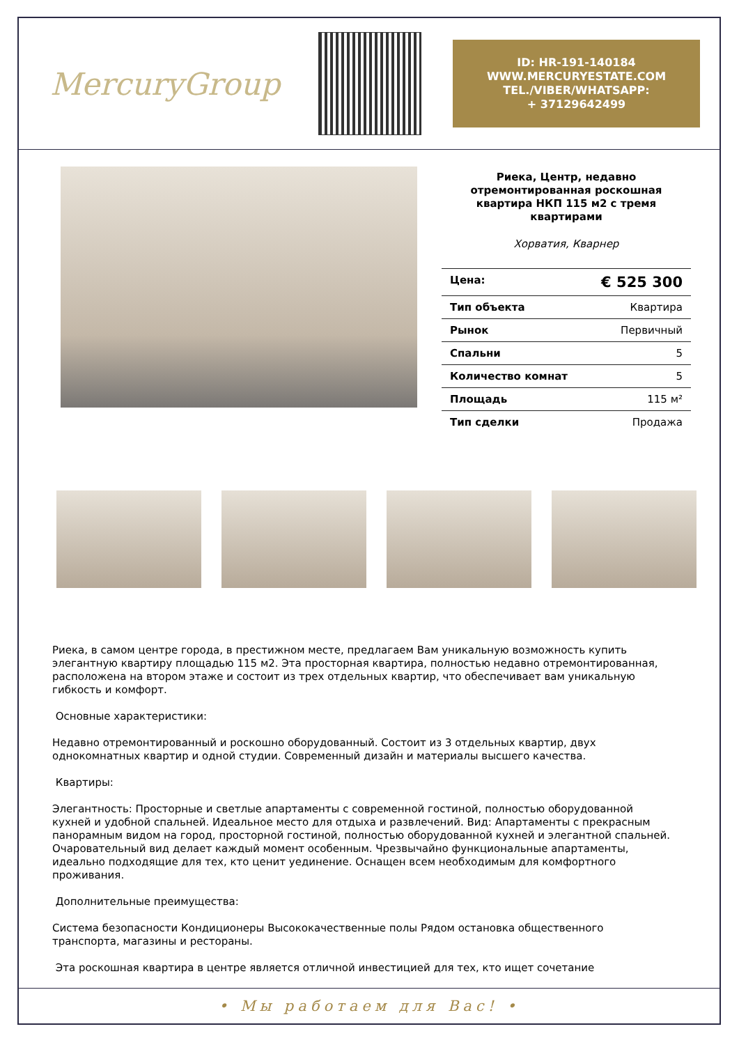MercuryGroup
ID: HR-191-140184
WWW.MERCURYESTATE.COM
TEL./VIBER/WHATSAPP:
+ 37129642499
Риека, Центр, недавно отремонтированная роскошная квартира НКП 115 м2 с тремя квартирами
Хорватия, Кварнер
| Цена: | € 525 300 |
| Тип объекта | Квартира |
| Рынок | Первичный |
| Спальни | 5 |
| Количество комнат | 5 |
| Площадь | 115 м² |
| Тип сделки | Продажа |
Риека, в самом центре города, в престижном месте, предлагаем Вам уникальную возможность купить элегантную квартиру площадью 115 м2. Эта просторная квартира, полностью недавно отремонтированная, расположена на втором этаже и состоит из трех отдельных квартир, что обеспечивает вам уникальную гибкость и комфорт.
Основные характеристики:
Недавно отремонтированный и роскошно оборудованный. Состоит из 3 отдельных квартир, двух однокомнатных квартир и одной студии. Современный дизайн и материалы высшего качества.
Квартиры:
Элегантность: Просторные и светлые апартаменты с современной гостиной, полностью оборудованной кухней и удобной спальней. Идеальное место для отдыха и развлечений. Вид: Апартаменты с прекрасным панорамным видом на город, просторной гостиной, полностью оборудованной кухней и элегантной спальней. Очаровательный вид делает каждый момент особенным. Чрезвычайно функциональные апартаменты, идеально подходящие для тех, кто ценит уединение. Оснащен всем необходимым для комфортного проживания.
Дополнительные преимущества:
Система безопасности Кондиционеры Высококачественные полы Рядом остановка общественного транспорта, магазины и рестораны.
Эта роскошная квартира в центре является отличной инвестицией для тех, кто ищет сочетание
• Мы работаем для Вас! •